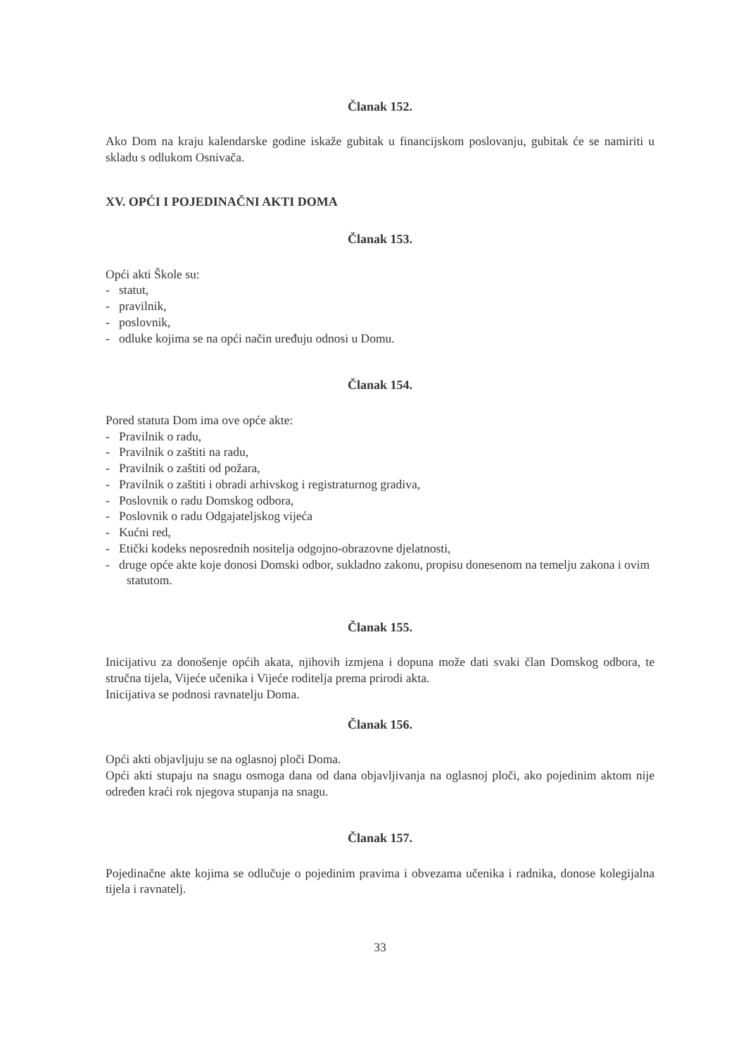Članak 152.
Ako Dom na kraju kalendarske godine iskaže gubitak u financijskom poslovanju, gubitak će se namiriti u skladu s odlukom Osnivača.
XV. OPĆI I POJEDINAČNI AKTI DOMA
Članak 153.
Opći akti Škole su:
- statut,
- pravilnik,
- poslovnik,
- odluke kojima se na opći način uređuju odnosi u Domu.
Članak 154.
Pored statuta Dom ima ove opće akte:
- Pravilnik o radu,
- Pravilnik o zaštiti na radu,
- Pravilnik o zaštiti od požara,
- Pravilnik o zaštiti i obradi arhivskog i registraturnog gradiva,
- Poslovnik o radu Domskog odbora,
- Poslovnik o radu Odgajateljskog vijeća
- Kućni red,
- Etički kodeks neposrednih nositelja odgojno-obrazovne djelatnosti,
- druge opće akte koje donosi Domski odbor, sukladno zakonu, propisu donesenom na temelju zakona i ovim statutom.
Članak 155.
Inicijativu za donošenje općih akata, njihovih izmjena i dopuna može dati svaki član Domskog odbora, te stručna tijela, Vijeće učenika i Vijeće roditelja prema prirodi akta.
Inicijativa se podnosi ravnatelju Doma.
Članak 156.
Opći akti objavljuju se na oglasnoj ploči Doma.
Opći akti stupaju na snagu osmoga dana od dana objavljivanja na oglasnoj ploči, ako pojedinim aktom nije određen kraći rok njegova stupanja na snagu.
Članak 157.
Pojedinačne akte kojima se odlučuje o pojedinim pravima i obvezama učenika i radnika, donose kolegijalna tijela i ravnatelj.
33